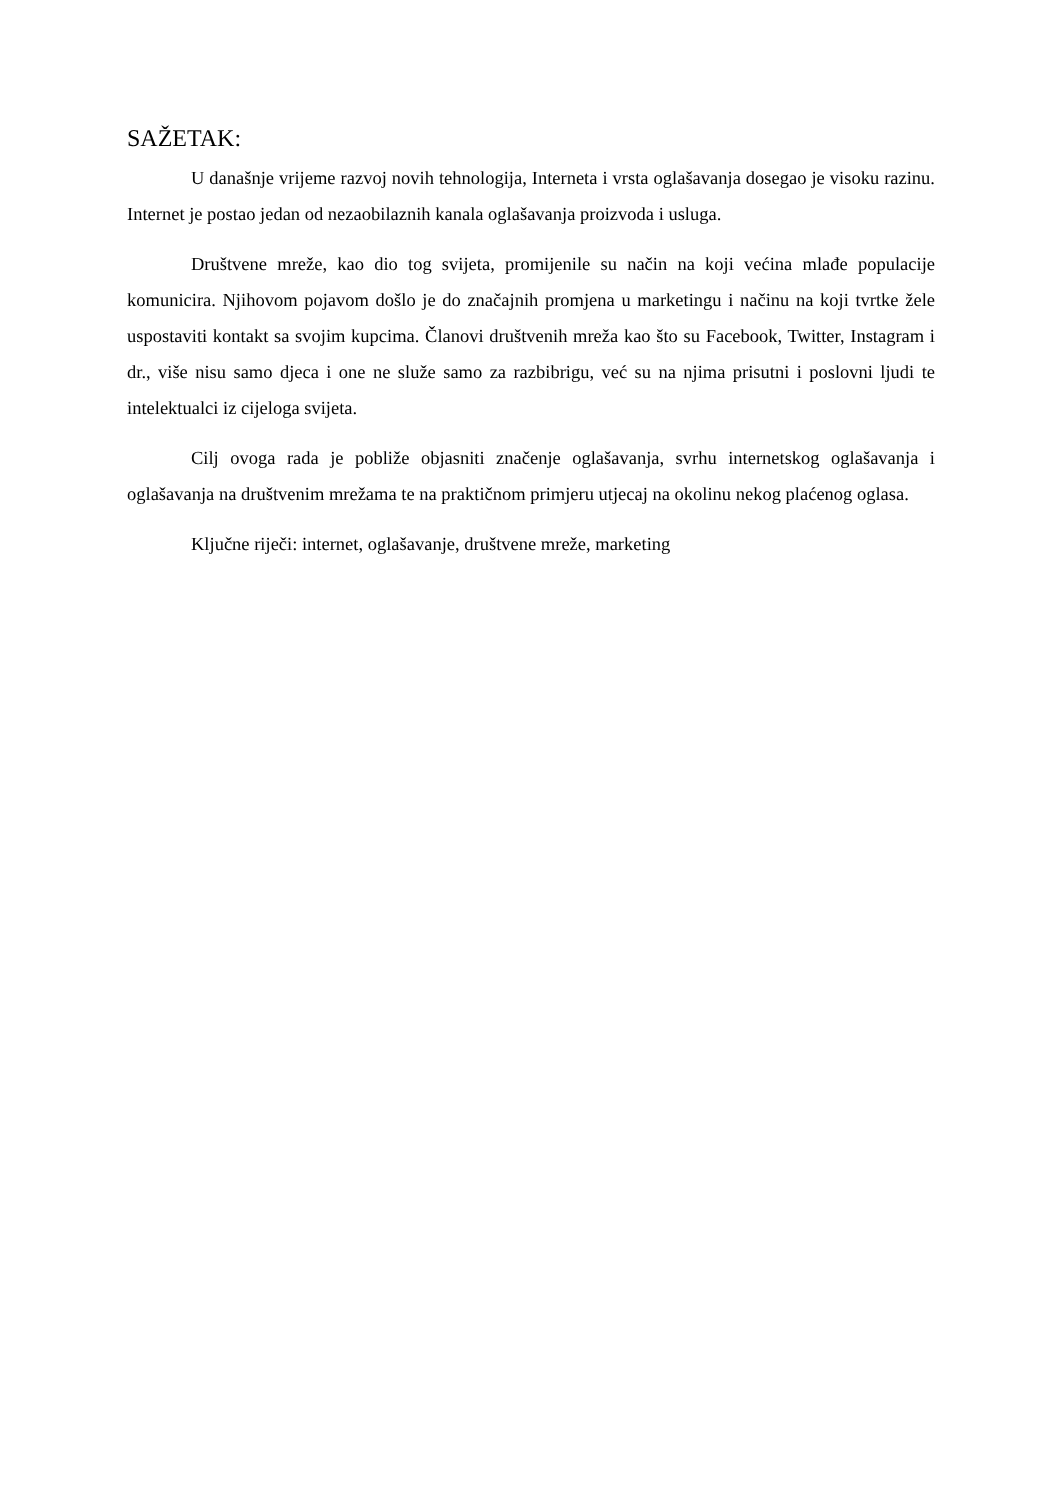SAŽETAK:
U današnje vrijeme razvoj novih tehnologija, Interneta i vrsta oglašavanja dosegao je visoku razinu. Internet je postao jedan od nezaobilaznih kanala oglašavanja proizvoda i usluga.
Društvene mreže, kao dio tog svijeta, promijenile su način na koji većina mlađe populacije komunicira. Njihovom pojavom došlo je do značajnih promjena u marketingu i načinu na koji tvrtke žele uspostaviti kontakt sa svojim kupcima. Članovi društvenih mreža kao što su Facebook, Twitter, Instagram i dr., više nisu samo djeca i one ne služe samo za razbibrigu, već su na njima prisutni i poslovni ljudi te intelektualci iz cijeloga svijeta.
Cilj ovoga rada je pobliže objasniti značenje oglašavanja, svrhu internetskog oglašavanja i oglašavanja na društvenim mrežama te na praktičnom primjeru utjecaj na okolinu nekog plaćenog oglasa.
Ključne riječi: internet, oglašavanje, društvene mreže, marketing